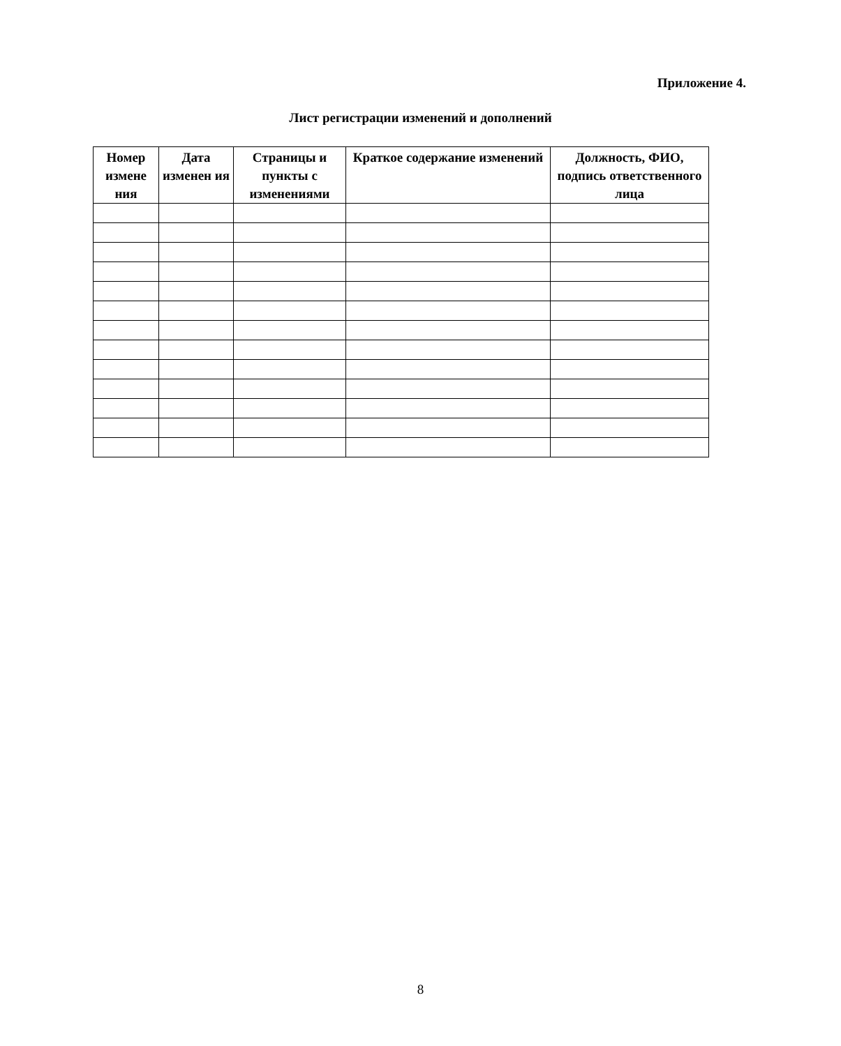Приложение 4.
Лист регистрации изменений и дополнений
| Номер измене ния | Дата изменен ия | Страницы и пункты с изменениями | Краткое содержание изменений | Должность, ФИО, подпись ответственного лица |
| --- | --- | --- | --- | --- |
8